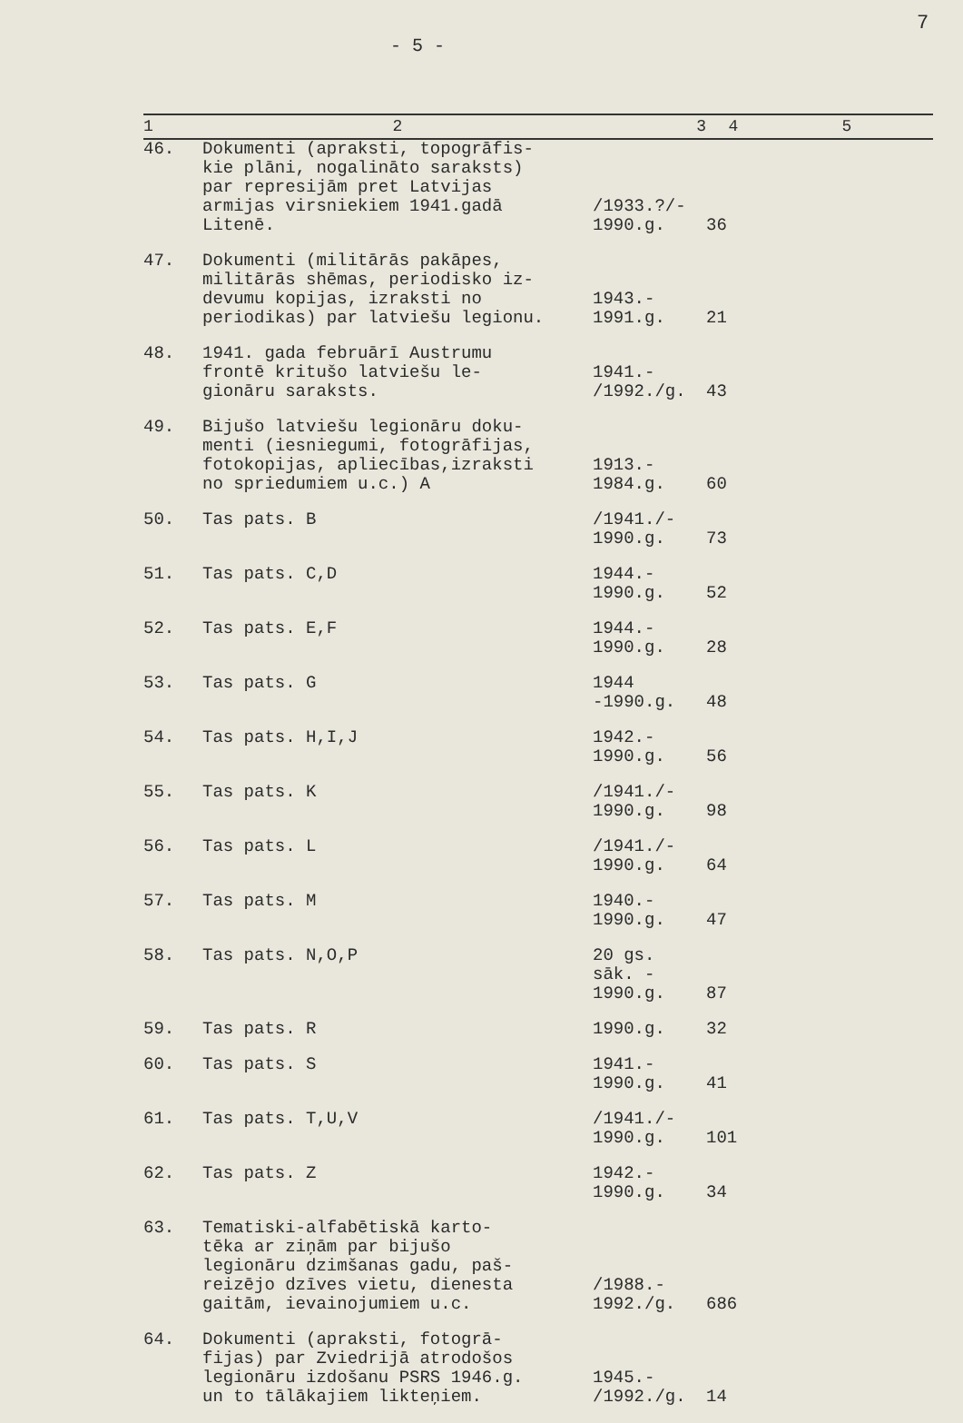- 5 -
7
| 1 | 2 | 3 | 4 | 5 |
| --- | --- | --- | --- | --- |
| 46. | Dokumenti (apraksti, topogrāfis- kie plāni, nogalināto saraksts) par represijām pret Latvijas armijas virsniekiem 1941.gadā Litenē. | /1933.?/- 1990.g. | 36 | |
| 47. | Dokumenti (militārās pakāpes, militārās shēmas, periodisko iz- devumu kopijas, izraksti no periodikas) par latviešu legionu. | 1943.- 1991.g. | 21 | |
| 48. | 1941. gada februārī Austrumu frontē kritušo latviešu le- gionāru saraksts. | 1941.- /1992./g. | 43 | |
| 49. | Bijušo latviešu legionāru doku- menti (iesniegumi, fotogrāfijas, fotokopijas, apliecības,izraksti no spriedumiem u.c.) A | 1913.- 1984.g. | 60 | |
| 50. | Tas pats. B | /1941./- 1990.g. | 73 | |
| 51. | Tas pats. C,D | 1944.- 1990.g. | 52 | |
| 52. | Tas pats. E,F | 1944.- 1990.g. | 28 | |
| 53. | Tas pats. G | 1944 -1990.g. | 48 | |
| 54. | Tas pats. H,I,J | 1942.- 1990.g. | 56 | |
| 55. | Tas pats. K | /1941./- 1990.g. | 98 | |
| 56. | Tas pats. L | /1941./- 1990.g. | 64 | |
| 57. | Tas pats. M | 1940.- 1990.g. | 47 | |
| 58. | Tas pats. N,O,P | 20 gs. sāk. - 1990.g. | 87 | |
| 59. | Tas pats. R | 1990.g. | 32 | |
| 60. | Tas pats. S | 1941.- 1990.g. | 41 | |
| 61. | Tas pats. T,U,V | /1941./- 1990.g. | 101 | |
| 62. | Tas pats. Z | 1942.- 1990.g. | 34 | |
| 63. | Tematiski-alfabētiskā karto- tēka ar ziņām par bijušo legionāru dzimšanas gadu, paš- reizējo dzīves vietu, dienesta gaitām, ievainojumiem u.c. | /1988.- 1992./g. | 686 | |
| 64. | Dokumenti (apraksti, fotogrā- fijas) par Zviedrijā atrodošos legionāru izdošanu PSRS 1946.g. un to tālākajiem likteņiem. | 1945.- /1992./g. | 14 | |